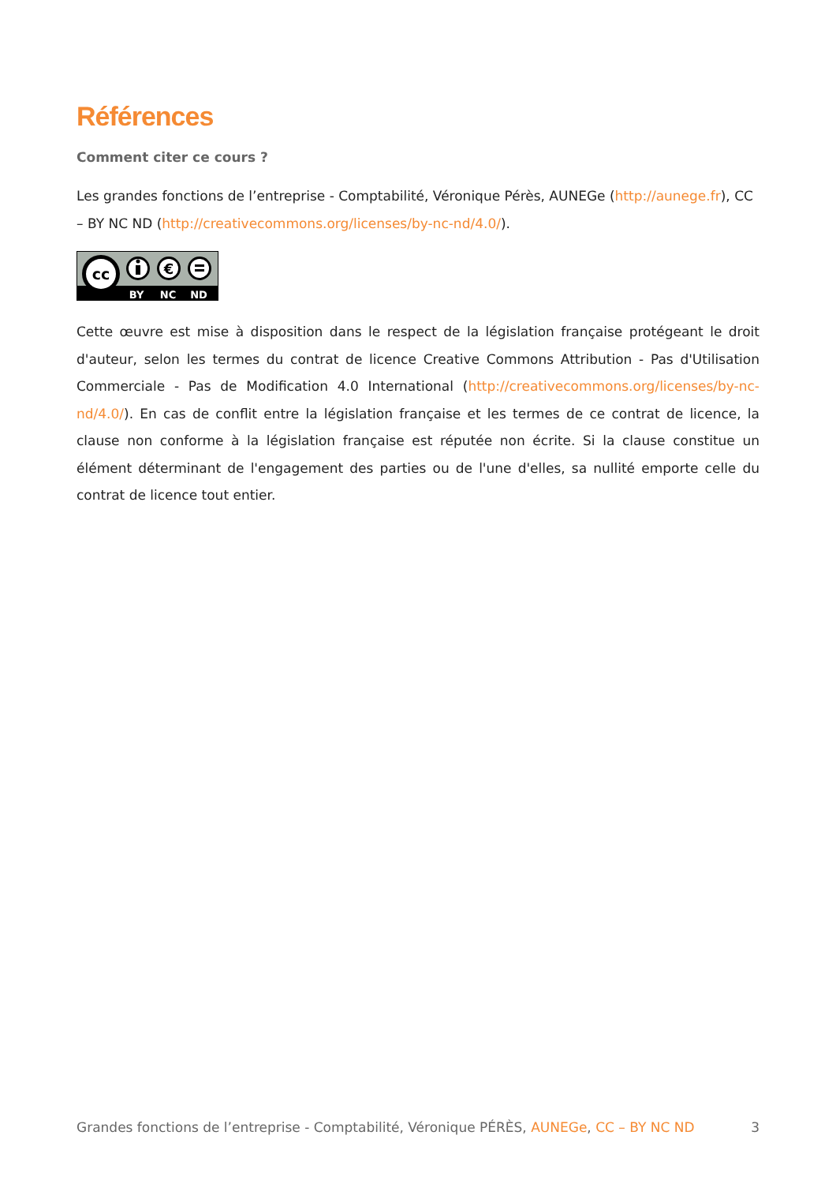Références
Comment citer ce cours ?
Les grandes fonctions de l’entreprise - Comptabilité, Véronique Pérès, AUNEGe (http://aunege.fr), CC – BY NC ND (http://creativecommons.org/licenses/by-nc-nd/4.0/).
cc
€
BY
NC
ND
Cette œuvre est mise à disposition dans le respect de la législation française protégeant le droit d'auteur, selon les termes du contrat de licence Creative Commons Attribution - Pas d'Utilisation Commerciale - Pas de Modification 4.0 International (http://creativecommons.org/licenses/by-nc-nd/4.0/). En cas de conflit entre la législation française et les termes de ce contrat de licence, la clause non conforme à la législation française est réputée non écrite. Si la clause constitue un élément déterminant de l'engagement des parties ou de l'une d'elles, sa nullité emporte celle du contrat de licence tout entier.
Grandes fonctions de l’entreprise - Comptabilité, Véronique PÉRÈS, AUNEGe, CC – BY NC ND 3